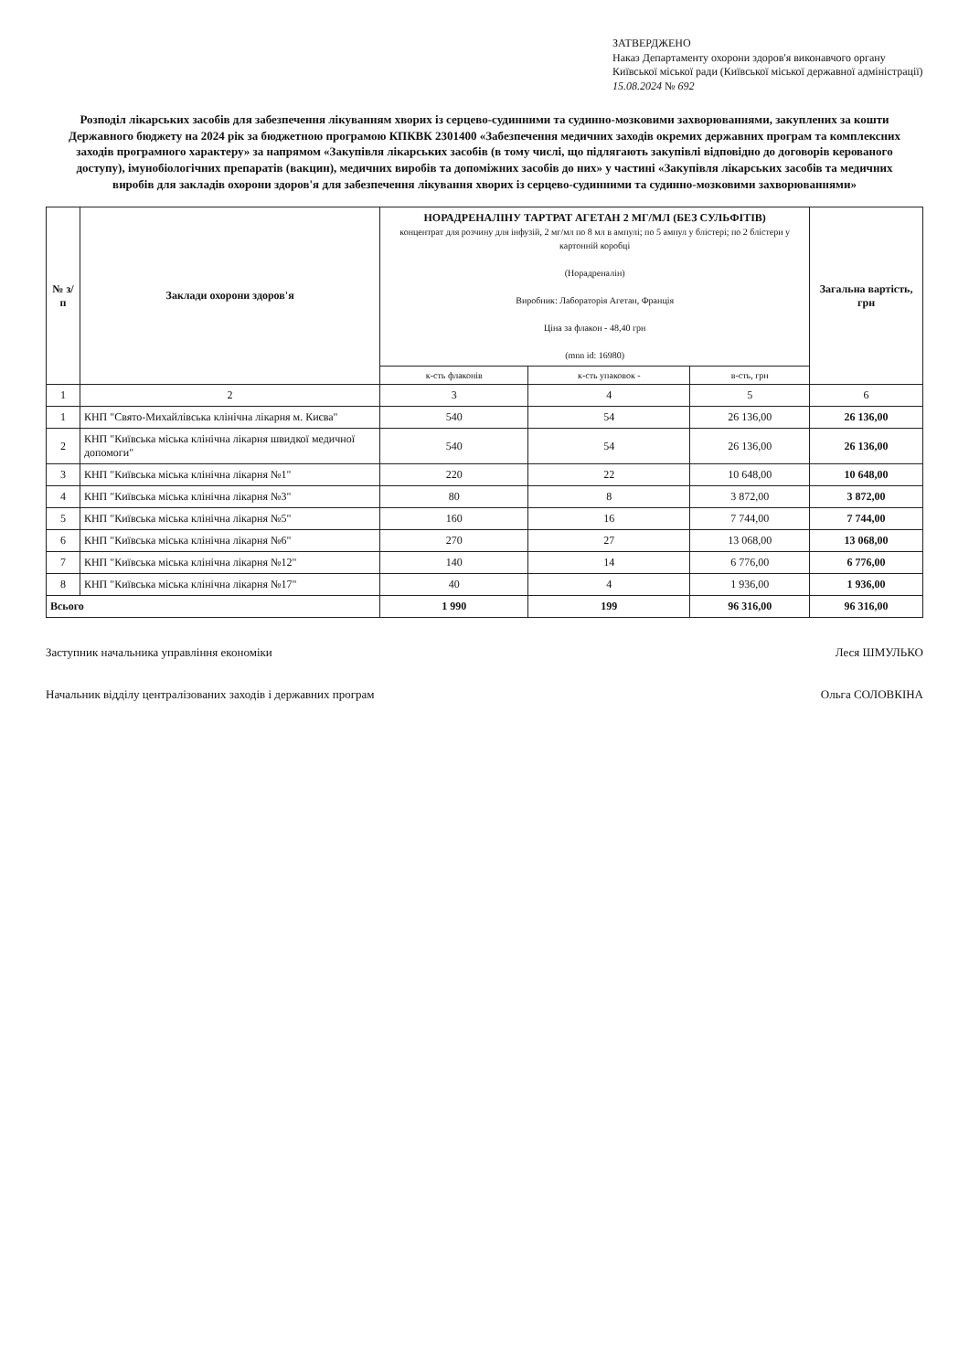ЗАТВЕРДЖЕНО
Наказ Департаменту охорони здоров'я виконавчого органу Київської міської ради (Київської міської державної адміністрації)
15.08.2024 № 692
Розподіл лікарських засобів для забезпечення лікуванням хворих із серцево-судинними та судинно-мозковими захворюваннями, закуплених за кошти Державного бюджету на 2024 рік за бюджетною програмою КПКВК 2301400 «Забезпечення медичних заходів окремих державних програм та комплексних заходів програмного характеру» за напрямом «Закупівля лікарських засобів (в тому числі, що підлягають закупівлі відповідно до договорів керованого доступу), імунобіологічних препаратів (вакцин), медичних виробів та допоміжних засобів до них» у частині «Закупівля лікарських засобів та медичних виробів для закладів охорони здоров'я для забезпечення лікування хворих із серцево-судинними та судинно-мозковими захворюваннями»
| № з/п | Заклади охорони здоров'я | НОРАДРЕНАЛІНУ ТАРТРАТ АГЕТАН 2 МГ/МЛ (БЕЗ СУЛЬФІТІВ) концентрат для розчину для інфузій, 2 мг/мл по 8 мл в ампулі; по 5 ампул у блістері; по 2 блістери у картонній коробці (Норадреналін) Виробник: Лабораторія Агетан, Франція Ціна за флакон - 48,40 грн (mnn id: 16980) | | | Загальна вартість, грн |
| --- | --- | --- | --- | --- | --- |
| | | к-сть флаконів | к-сть упаковок - | в-сть, грн | |
| 1 | 2 | 3 | 4 | 5 | 6 |
| 1 | КНП "Свято-Михайлівська клінічна лікарня м. Києва" | 540 | 54 | 26 136,00 | 26 136,00 |
| 2 | КНП "Київська міська клінічна лікарня швидкої медичної допомоги" | 540 | 54 | 26 136,00 | 26 136,00 |
| 3 | КНП "Київська міська клінічна лікарня №1" | 220 | 22 | 10 648,00 | 10 648,00 |
| 4 | КНП "Київська міська клінічна лікарня №3" | 80 | 8 | 3 872,00 | 3 872,00 |
| 5 | КНП "Київська міська клінічна лікарня №5" | 160 | 16 | 7 744,00 | 7 744,00 |
| 6 | КНП "Київська міська клінічна лікарня №6" | 270 | 27 | 13 068,00 | 13 068,00 |
| 7 | КНП "Київська міська клінічна лікарня №12" | 140 | 14 | 6 776,00 | 6 776,00 |
| 8 | КНП "Київська міська клінічна лікарня №17" | 40 | 4 | 1 936,00 | 1 936,00 |
| Всього | | 1 990 | 199 | 96 316,00 | 96 316,00 |
Заступник начальника управління економіки Леся ШМУЛЬКО
Начальник відділу централізованих заходів і державних програм Ольга СОЛОВКІНА